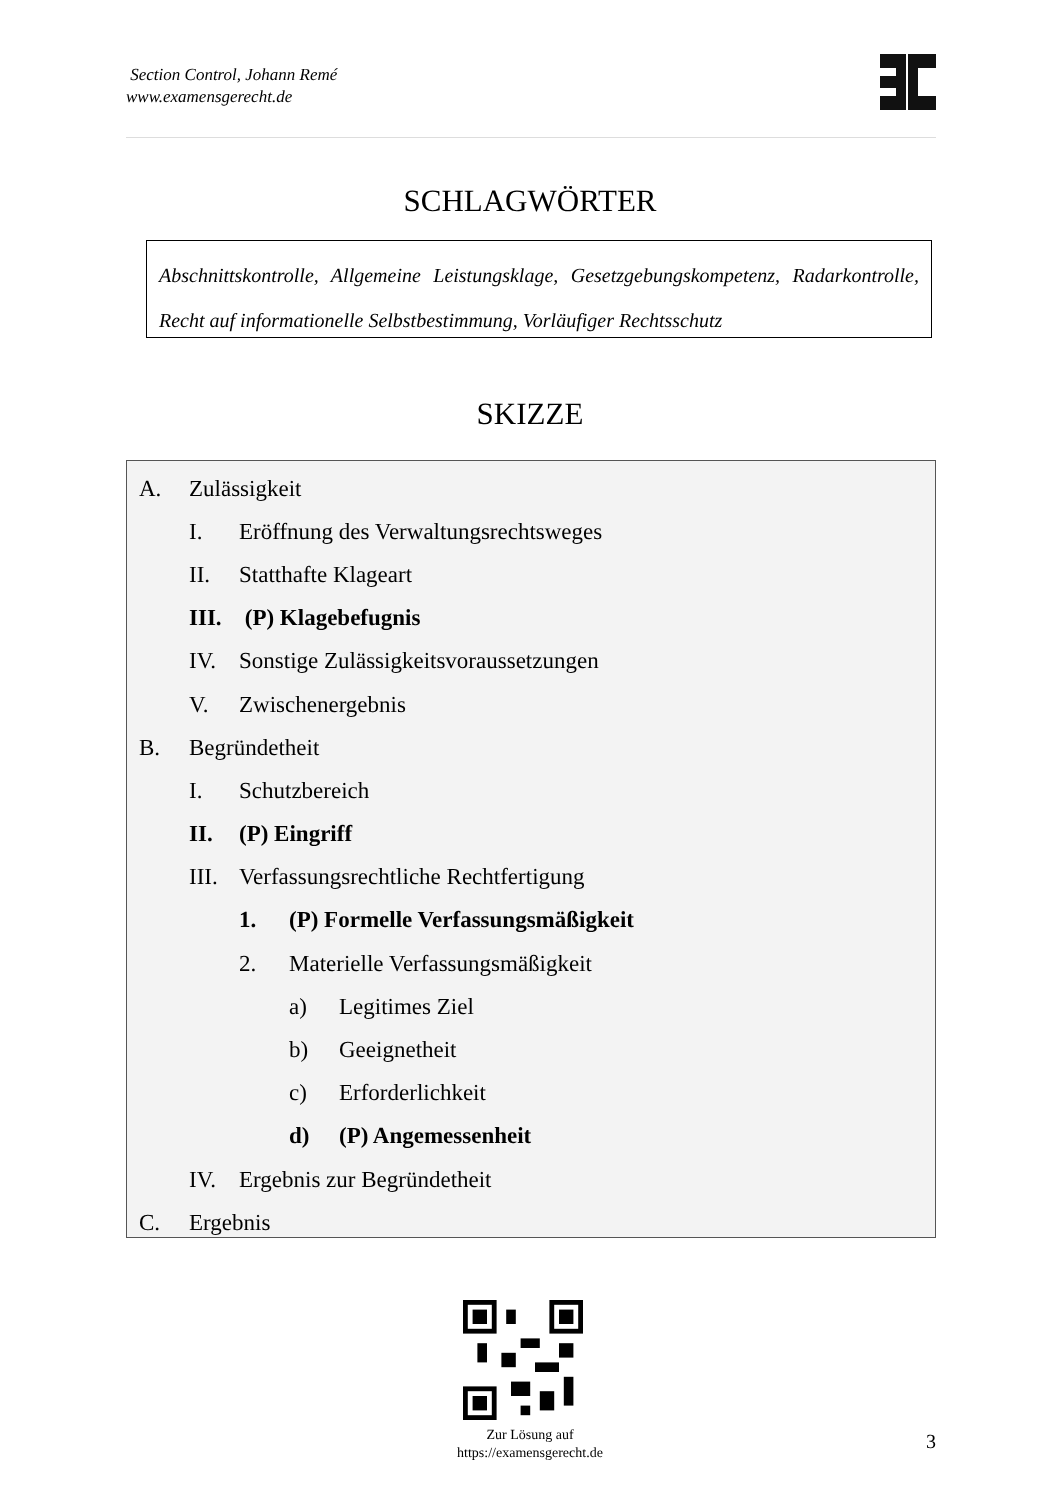Section Control, Johann Remé
www.examensgerecht.de
SCHLAGWÖRTER
Abschnittskontrolle, Allgemeine Leistungsklage, Gesetzgebungskompetenz, Radarkontrolle, Recht auf informationelle Selbstbestimmung, Vorläufiger Rechtsschutz
SKIZZE
A. Zulässigkeit
I. Eröffnung des Verwaltungsrechtsweges
II. Statthafte Klageart
III. (P) Klagebefugnis
IV. Sonstige Zulässigkeitsvoraussetzungen
V. Zwischenergebnis
B. Begründetheit
I. Schutzbereich
II. (P) Eingriff
III. Verfassungsrechtliche Rechtfertigung
1. (P) Formelle Verfassungsmäßigkeit
2. Materielle Verfassungsmäßigkeit
a) Legitimes Ziel
b) Geeignetheit
c) Erforderlichkeit
d) (P) Angemessenheit
IV. Ergebnis zur Begründetheit
C. Ergebnis
Zur Lösung auf
https://examensgerecht.de
3